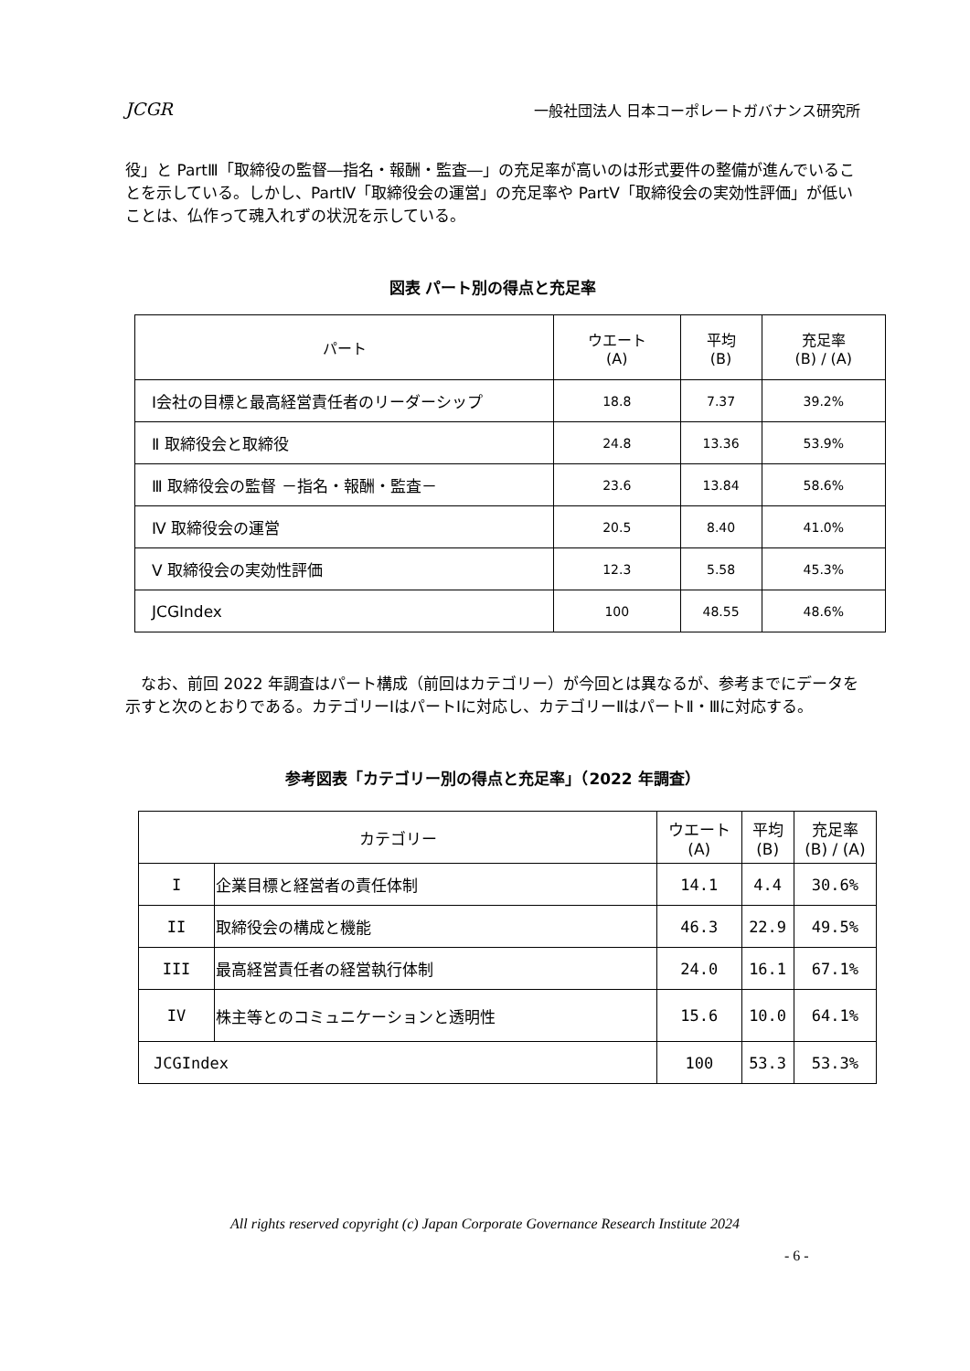JCGR 一般社団法人 日本コーポレートガバナンス研究所
役」と PartⅢ「取締役の監督―指名・報酬・監査―」の充足率が高いのは形式要件の整備が進んでいることを示している。しかし、PartⅣ「取締役会の運営」の充足率や PartⅤ「取締役会の実効性評価」が低いことは、仏作って魂入れずの状況を示している。
図表 パート別の得点と充足率
| パート | ウエート (A) | 平均 (B) | 充足率 (B) / (A) |
| --- | --- | --- | --- |
| Ⅰ会社の目標と最高経営責任者のリーダーシップ | 18.8 | 7.37 | 39.2% |
| Ⅱ 取締役会と取締役 | 24.8 | 13.36 | 53.9% |
| Ⅲ 取締役会の監督 －指名・報酬・監査－ | 23.6 | 13.84 | 58.6% |
| Ⅳ 取締役会の運営 | 20.5 | 8.40 | 41.0% |
| Ⅴ 取締役会の実効性評価 | 12.3 | 5.58 | 45.3% |
| JCGIndex | 100 | 48.55 | 48.6% |
　なお、前回 2022 年調査はパート構成（前回はカテゴリー）が今回とは異なるが、参考までにデータを示すと次のとおりである。カテゴリーⅠはパートⅠに対応し、カテゴリーⅡはパートⅡ・Ⅲに対応する。
参考図表「カテゴリー別の得点と充足率」（2022 年調査）
| カテゴリー | | ウエート (A) | 平均 (B) | 充足率 (B) / (A) |
| --- | --- | --- | --- | --- |
| I | 企業目標と経営者の責任体制 | 14.1 | 4.4 | 30.6% |
| II | 取締役会の構成と機能 | 46.3 | 22.9 | 49.5% |
| III | 最高経営責任者の経営執行体制 | 24.0 | 16.1 | 67.1% |
| IV | 株主等とのコミュニケーションと透明性 | 15.6 | 10.0 | 64.1% |
| JCGIndex | | 100 | 53.3 | 53.3% |
All rights reserved copyright (c) Japan Corporate Governance Research Institute 2024
- 6 -